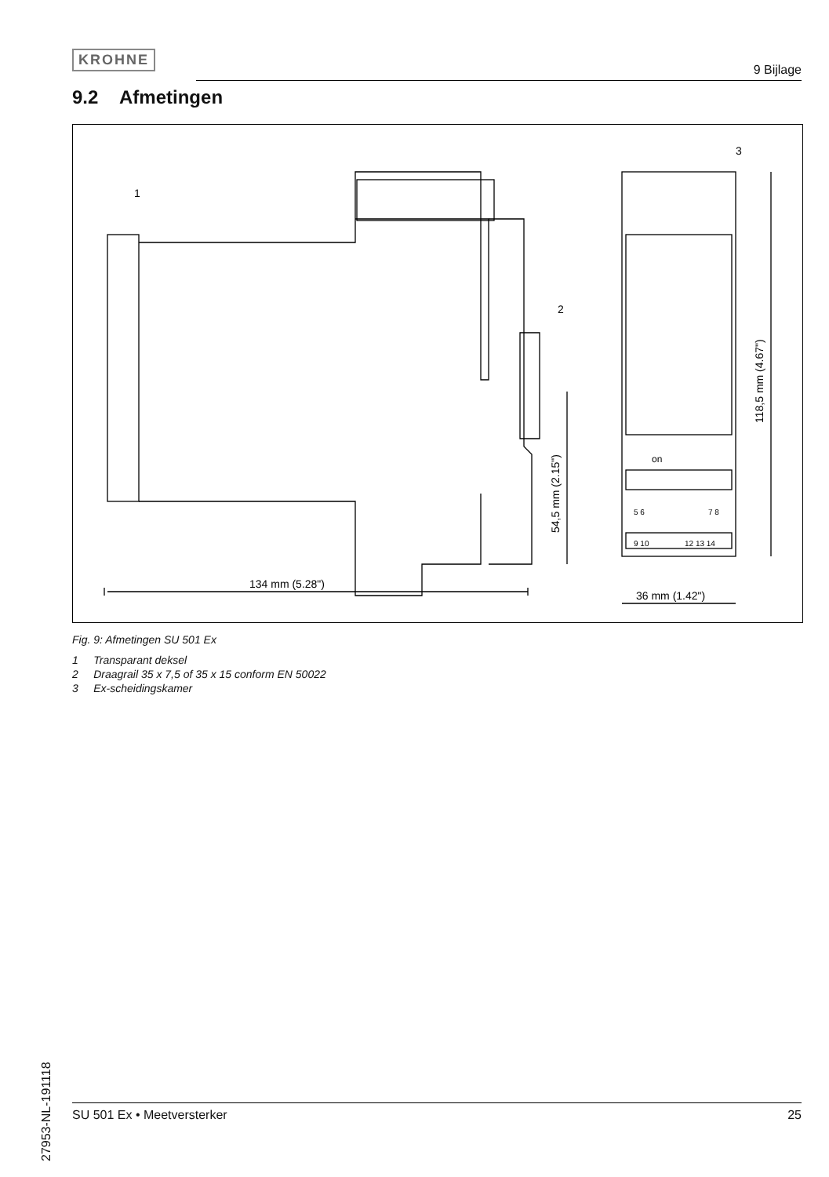KROHNE
9 Bijlage
9.2 Afmetingen
134 mm (5.28")
36 mm (1.42")
54,5 mm (2.15")
118,5 mm (4.67")
1
2
3
on
5 6
7 8
9 10
12 13 14
Fig. 9: Afmetingen SU 501 Ex
1 Transparant deksel
2 Draagrail 35 x 7,5 of 35 x 15 conform EN 50022
3 Ex-scheidingskamer
27953-NL-191118
SU 501 Ex • Meetversterker 25